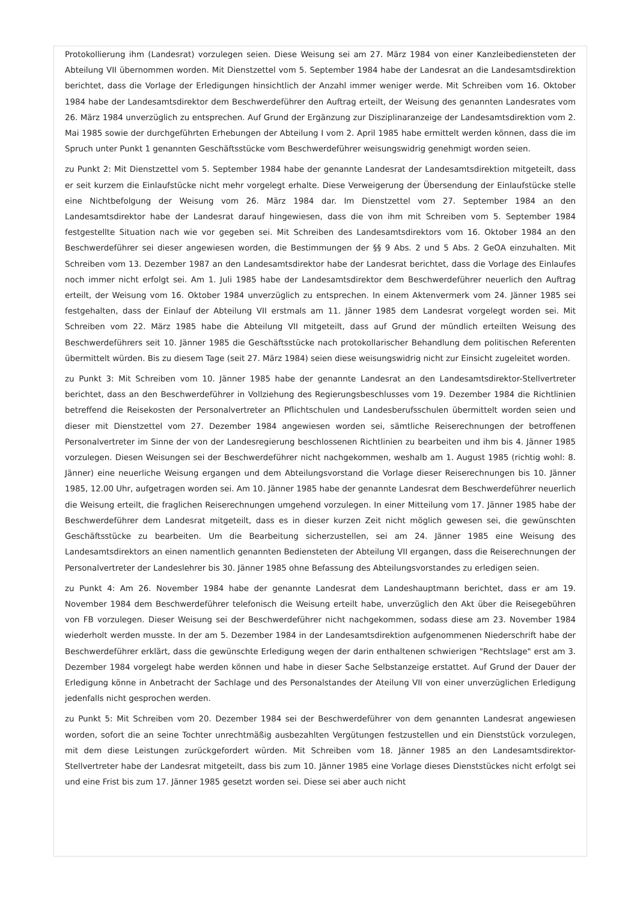Protokollierung ihm (Landesrat) vorzulegen seien. Diese Weisung sei am 27. März 1984 von einer Kanzleibediensteten der Abteilung VII übernommen worden. Mit Dienstzettel vom 5. September 1984 habe der Landesrat an die Landesamtsdirektion berichtet, dass die Vorlage der Erledigungen hinsichtlich der Anzahl immer weniger werde. Mit Schreiben vom 16. Oktober 1984 habe der Landesamtsdirektor dem Beschwerdeführer den Auftrag erteilt, der Weisung des genannten Landesrates vom 26. März 1984 unverzüglich zu entsprechen. Auf Grund der Ergänzung zur Disziplinaranzeige der Landesamtsdirektion vom 2. Mai 1985 sowie der durchgeführten Erhebungen der Abteilung I vom 2. April 1985 habe ermittelt werden können, dass die im Spruch unter Punkt 1 genannten Geschäftsstücke vom Beschwerdeführer weisungswidrig genehmigt worden seien.
zu Punkt 2: Mit Dienstzettel vom 5. September 1984 habe der genannte Landesrat der Landesamtsdirektion mitgeteilt, dass er seit kurzem die Einlaufstücke nicht mehr vorgelegt erhalte. Diese Verweigerung der Übersendung der Einlaufstücke stelle eine Nichtbefolgung der Weisung vom 26. März 1984 dar. Im Dienstzettel vom 27. September 1984 an den Landesamtsdirektor habe der Landesrat darauf hingewiesen, dass die von ihm mit Schreiben vom 5. September 1984 festgestellte Situation nach wie vor gegeben sei. Mit Schreiben des Landesamtsdirektors vom 16. Oktober 1984 an den Beschwerdeführer sei dieser angewiesen worden, die Bestimmungen der §§ 9 Abs. 2 und 5 Abs. 2 GeOA einzuhalten. Mit Schreiben vom 13. Dezember 1987 an den Landesamtsdirektor habe der Landesrat berichtet, dass die Vorlage des Einlaufes noch immer nicht erfolgt sei. Am 1. Juli 1985 habe der Landesamtsdirektor dem Beschwerdeführer neuerlich den Auftrag erteilt, der Weisung vom 16. Oktober 1984 unverzüglich zu entsprechen. In einem Aktenvermerk vom 24. Jänner 1985 sei festgehalten, dass der Einlauf der Abteilung VII erstmals am 11. Jänner 1985 dem Landesrat vorgelegt worden sei. Mit Schreiben vom 22. März 1985 habe die Abteilung VII mitgeteilt, dass auf Grund der mündlich erteilten Weisung des Beschwerdeführers seit 10. Jänner 1985 die Geschäftsstücke nach protokollarischer Behandlung dem politischen Referenten übermittelt würden. Bis zu diesem Tage (seit 27. März 1984) seien diese weisungswidrig nicht zur Einsicht zugeleitet worden.
zu Punkt 3: Mit Schreiben vom 10. Jänner 1985 habe der genannte Landesrat an den Landesamtsdirektor-Stellvertreter berichtet, dass an den Beschwerdeführer in Vollziehung des Regierungsbeschlusses vom 19. Dezember 1984 die Richtlinien betreffend die Reisekosten der Personalvertreter an Pflichtschulen und Landesberufsschulen übermittelt worden seien und dieser mit Dienstzettel vom 27. Dezember 1984 angewiesen worden sei, sämtliche Reiserechnungen der betroffenen Personalvertreter im Sinne der von der Landesregierung beschlossenen Richtlinien zu bearbeiten und ihm bis 4. Jänner 1985 vorzulegen. Diesen Weisungen sei der Beschwerdeführer nicht nachgekommen, weshalb am 1. August 1985 (richtig wohl: 8. Jänner) eine neuerliche Weisung ergangen und dem Abteilungsvorstand die Vorlage dieser Reiserechnungen bis 10. Jänner 1985, 12.00 Uhr, aufgetragen worden sei. Am 10. Jänner 1985 habe der genannte Landesrat dem Beschwerdeführer neuerlich die Weisung erteilt, die fraglichen Reiserechnungen umgehend vorzulegen. In einer Mitteilung vom 17. Jänner 1985 habe der Beschwerdeführer dem Landesrat mitgeteilt, dass es in dieser kurzen Zeit nicht möglich gewesen sei, die gewünschten Geschäftsstücke zu bearbeiten. Um die Bearbeitung sicherzustellen, sei am 24. Jänner 1985 eine Weisung des Landesamtsdirektors an einen namentlich genannten Bediensteten der Abteilung VII ergangen, dass die Reiserechnungen der Personalvertreter der Landeslehrer bis 30. Jänner 1985 ohne Befassung des Abteilungsvorstandes zu erledigen seien.
zu Punkt 4: Am 26. November 1984 habe der genannte Landesrat dem Landeshauptmann berichtet, dass er am 19. November 1984 dem Beschwerdeführer telefonisch die Weisung erteilt habe, unverzüglich den Akt über die Reisegebühren von FB vorzulegen. Dieser Weisung sei der Beschwerdeführer nicht nachgekommen, sodass diese am 23. November 1984 wiederholt werden musste. In der am 5. Dezember 1984 in der Landesamtsdirektion aufgenommenen Niederschrift habe der Beschwerdeführer erklärt, dass die gewünschte Erledigung wegen der darin enthaltenen schwierigen "Rechtslage" erst am 3. Dezember 1984 vorgelegt habe werden können und habe in dieser Sache Selbstanzeige erstattet. Auf Grund der Dauer der Erledigung könne in Anbetracht der Sachlage und des Personalstandes der Ateilung VII von einer unverzüglichen Erledigung jedenfalls nicht gesprochen werden.
zu Punkt 5: Mit Schreiben vom 20. Dezember 1984 sei der Beschwerdeführer von dem genannten Landesrat angewiesen worden, sofort die an seine Tochter unrechtmäßig ausbezahlten Vergütungen festzustellen und ein Dienststück vorzulegen, mit dem diese Leistungen zurückgefordert würden. Mit Schreiben vom 18. Jänner 1985 an den Landesamtsdirektor-Stellvertreter habe der Landesrat mitgeteilt, dass bis zum 10. Jänner 1985 eine Vorlage dieses Dienststückes nicht erfolgt sei und eine Frist bis zum 17. Jänner 1985 gesetzt worden sei. Diese sei aber auch nicht